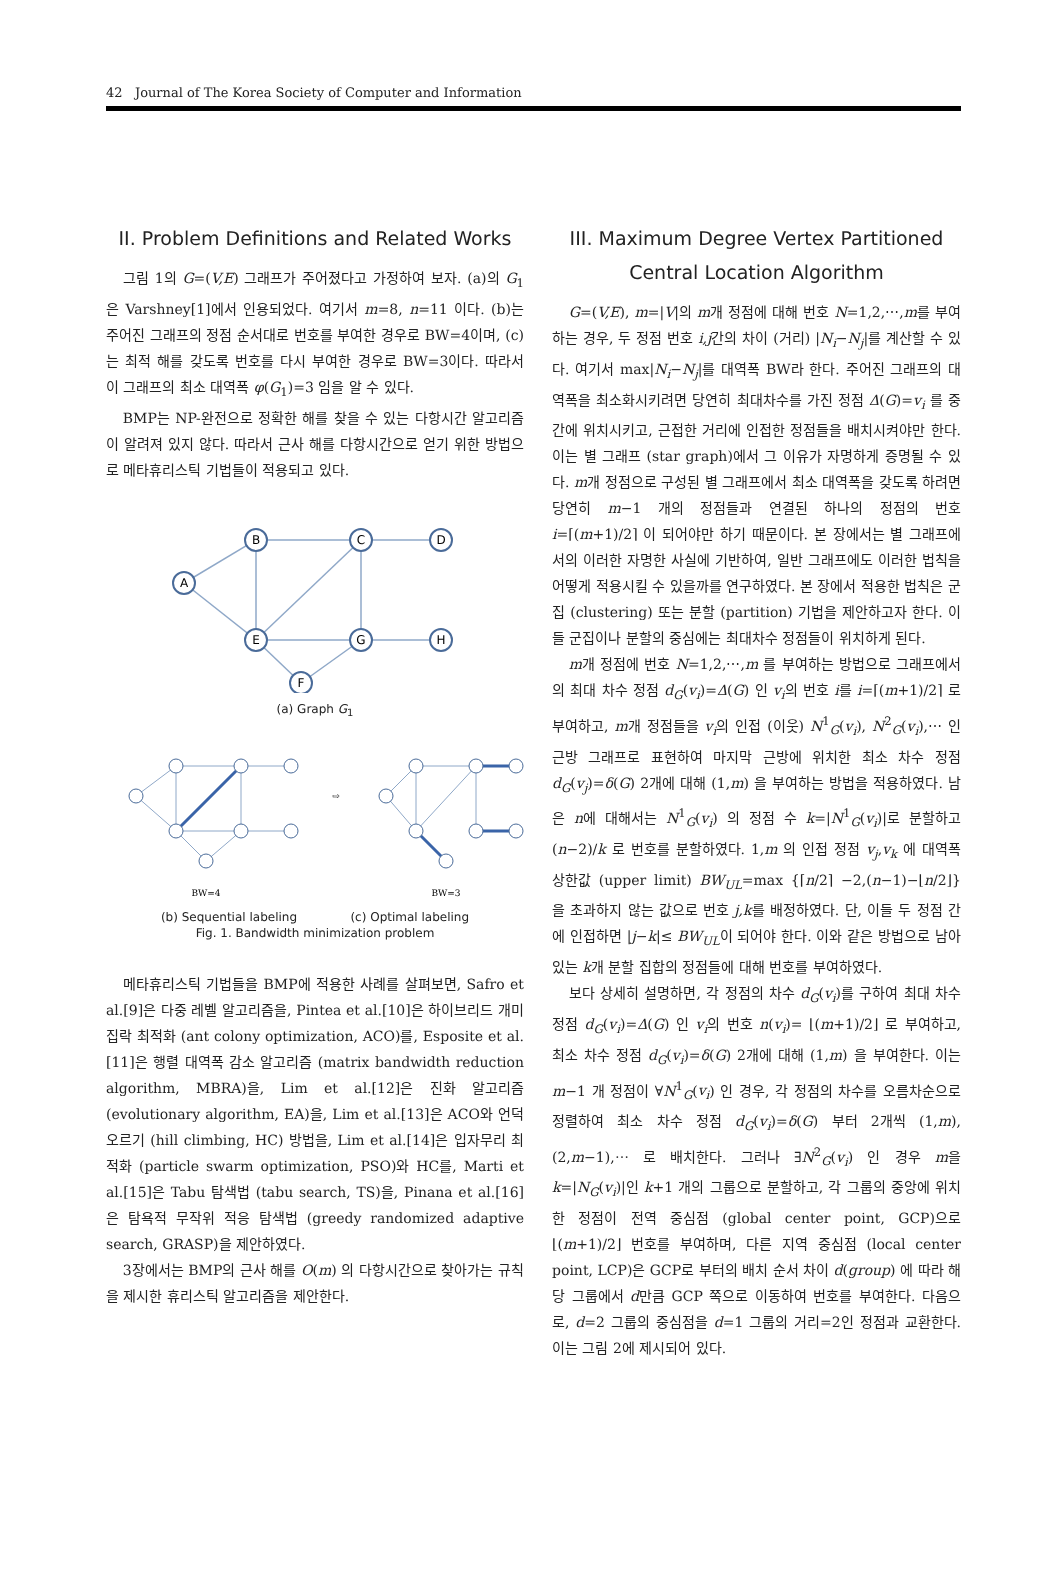42 Journal of The Korea Society of Computer and Information
II. Problem Definitions and Related Works
그림 1의 G=(V,E) 그래프가 주어졌다고 가정하여 보자. (a)의 G<sub>1</sub>은 Varshney[1]에서 인용되었다. 여기서 m=8, n=11 이다. (b)는 주어진 그래프의 정점 순서대로 번호를 부여한 경우로 BW=4이며, (c)는 최적 해를 갖도록 번호를 다시 부여한 경우로 BW=3이다. 따라서 이 그래프의 최소 대역폭 φ(G<sub>1</sub>)=3 임을 알 수 있다.
BMP는 NP-완전으로 정확한 해를 찾을 수 있는 다항시간 알고리즘이 알려져 있지 않다. 따라서 근사 해를 다항시간으로 얻기 위한 방법으로 메타휴리스틱 기법들이 적용되고 있다.
A
B
C
D
E
G
H
F
(a) Graph G<sub>1</sub>
BW=4
BW=3
⇨
(b) Sequential labeling (c) Optimal labeling
Fig. 1. Bandwidth minimization problem
메타휴리스틱 기법들을 BMP에 적용한 사례를 살펴보면, Safro et al.[9]은 다중 레벨 알고리즘을, Pintea et al.[10]은 하이브리드 개미집락 최적화 (ant colony optimization, ACO)를, Esposite et al.[11]은 행렬 대역폭 감소 알고리즘 (matrix bandwidth reduction algorithm, MBRA)을, Lim et al.[12]은 진화 알고리즘 (evolutionary algorithm, EA)을, Lim et al.[13]은 ACO와 언덕 오르기 (hill climbing, HC) 방법을, Lim et al.[14]은 입자무리 최적화 (particle swarm optimization, PSO)와 HC를, Marti et al.[15]은 Tabu 탐색법 (tabu search, TS)을, Pinana et al.[16]은 탐욕적 무작위 적응 탐색법 (greedy randomized adaptive search, GRASP)을 제안하였다.
3장에서는 BMP의 근사 해를 O(m) 의 다항시간으로 찾아가는 규칙을 제시한 휴리스틱 알고리즘을 제안한다.
III. Maximum Degree Vertex Partitioned Central Location Algorithm
G=(V,E), m=|V|의 m개 정점에 대해 번호 N=1,2,⋯,m를 부여하는 경우, 두 정점 번호 i,j간의 차이 (거리) |N<sub>i</sub>−N<sub>j</sub>|를 계산할 수 있다. 여기서 max|N<sub>i</sub>−N<sub>j</sub>|를 대역폭 BW라 한다. 주어진 그래프의 대역폭을 최소화시키려면 당연히 최대차수를 가진 정점 Δ(G)=v<sub>i</sub> 를 중간에 위치시키고, 근접한 거리에 인접한 정점들을 배치시켜야만 한다. 이는 별 그래프 (star graph)에서 그 이유가 자명하게 증명될 수 있다. m개 정점으로 구성된 별 그래프에서 최소 대역폭을 갖도록 하려면 당연히 m−1 개의 정점들과 연결된 하나의 정점의 번호 i=⌈(m+1)/2⌉ 이 되어야만 하기 때문이다. 본 장에서는 별 그래프에서의 이러한 자명한 사실에 기반하여, 일반 그래프에도 이러한 법칙을 어떻게 적용시킬 수 있을까를 연구하였다. 본 장에서 적용한 법칙은 군집 (clustering) 또는 분할 (partition) 기법을 제안하고자 한다. 이들 군집이나 분할의 중심에는 최대차수 정점들이 위치하게 된다.
m개 정점에 번호 N=1,2,⋯,m 를 부여하는 방법으로 그래프에서의 최대 차수 정점 d<sub>G</sub>(v<sub>i</sub>)=Δ(G) 인 v<sub>i</sub>의 번호 i를 i=⌈(m+1)/2⌉ 로 부여하고, m개 정점들을 v<sub>i</sub>의 인접 (이웃) N<sup>1</sup><sub>G</sub>(v<sub>i</sub>), N<sup>2</sup><sub>G</sub>(v<sub>i</sub>),⋯ 인 근방 그래프로 표현하여 마지막 근방에 위치한 최소 차수 정점 d<sub>G</sub>(v<sub>j</sub>)=δ(G) 2개에 대해 (1,m) 을 부여하는 방법을 적용하였다. 남은 n에 대해서는 N<sup>1</sup><sub>G</sub>(v<sub>i</sub>) 의 정점 수 k=|N<sup>1</sup><sub>G</sub>(v<sub>i</sub>)|로 분할하고 (n−2)/k 로 번호를 분할하였다. 1,m 의 인접 정점 v<sub>j</sub>,v<sub>k</sub> 에 대역폭 상한값 (upper limit) BW<sub>UL</sub>=max {⌈n/2⌉ −2,(n−1)−⌊n/2⌋} 을 초과하지 않는 값으로 번호 j,k를 배정하였다. 단, 이들 두 정점 간에 인접하면 |j−k|≤ BW<sub>UL</sub>이 되어야 한다. 이와 같은 방법으로 남아 있는 k개 분할 집합의 정점들에 대해 번호를 부여하였다.
보다 상세히 설명하면, 각 정점의 차수 d<sub>G</sub>(v<sub>i</sub>)를 구하여 최대 차수 정점 d<sub>G</sub>(v<sub>i</sub>)=Δ(G) 인 v<sub>i</sub>의 번호 n(v<sub>i</sub>)= ⌊(m+1)/2⌋ 로 부여하고, 최소 차수 정점 d<sub>G</sub>(v<sub>i</sub>)=δ(G) 2개에 대해 (1,m) 을 부여한다. 이는 m−1 개 정점이 ∀N<sup>1</sup><sub>G</sub>(v<sub>i</sub>) 인 경우, 각 정점의 차수를 오름차순으로 정렬하여 최소 차수 정점 d<sub>G</sub>(v<sub>i</sub>)=δ(G) 부터 2개씩 (1,m), (2,m−1),⋯ 로 배치한다. 그러나 ∃N<sup>2</sup><sub>G</sub>(v<sub>i</sub>) 인 경우 m을 k=|N<sub>G</sub>(v<sub>i</sub>)|인 k+1 개의 그룹으로 분할하고, 각 그룹의 중앙에 위치한 정점이 전역 중심점 (global center point, GCP)으로 ⌊(m+1)/2⌋ 번호를 부여하며, 다른 지역 중심점 (local center point, LCP)은 GCP로 부터의 배치 순서 차이 d(group) 에 따라 해당 그룹에서 d만큼 GCP 쪽으로 이동하여 번호를 부여한다. 다음으로, d=2 그룹의 중심점을 d=1 그룹의 거리=2인 정점과 교환한다. 이는 그림 2에 제시되어 있다.